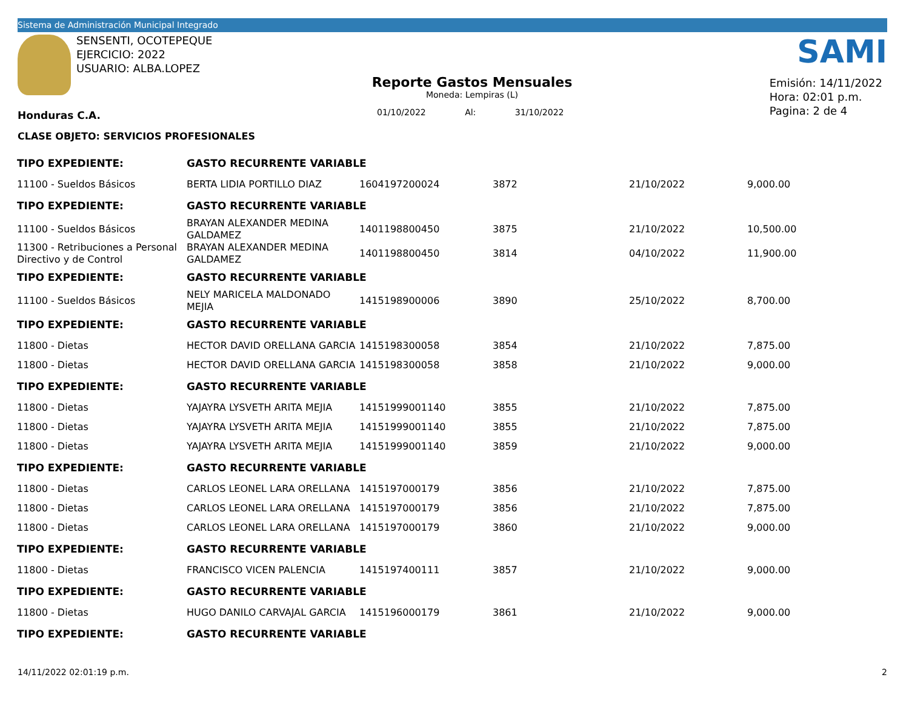Sistema de Administración Municipal Integrado
SENSENTI, OCOTEPEQUE
EJERCICIO: 2022
USUARIO: ALBA.LOPEZ
SAMI
Reporte Gastos Mensuales
Moneda: Lempiras (L)
Emisión: 14/11/2022
Hora: 02:01 p.m.
Pagina: 2 de 4
Honduras C.A. 01/10/2022 Al: 31/10/2022
CLASE OBJETO: SERVICIOS PROFESIONALES
| TIPO EXPEDIENTE: | GASTO RECURRENTE VARIABLE | | | | |
| 11100 - Sueldos Básicos | BERTA LIDIA PORTILLO DIAZ | 1604197200024 | 3872 | 21/10/2022 | 9,000.00 |
| TIPO EXPEDIENTE: | GASTO RECURRENTE VARIABLE | | | | |
| 11100 - Sueldos Básicos | BRAYAN ALEXANDER MEDINA GALDAMEZ | 1401198800450 | 3875 | 21/10/2022 | 10,500.00 |
| 11300 - Retribuciones a Personal Directivo y de Control | BRAYAN ALEXANDER MEDINA GALDAMEZ | 1401198800450 | 3814 | 04/10/2022 | 11,900.00 |
| TIPO EXPEDIENTE: | GASTO RECURRENTE VARIABLE | | | | |
| 11100 - Sueldos Básicos | NELY MARICELA MALDONADO MEJIA | 1415198900006 | 3890 | 25/10/2022 | 8,700.00 |
| TIPO EXPEDIENTE: | GASTO RECURRENTE VARIABLE | | | | |
| 11800 - Dietas | HECTOR DAVID ORELLANA GARCIA | 1415198300058 | 3854 | 21/10/2022 | 7,875.00 |
| 11800 - Dietas | HECTOR DAVID ORELLANA GARCIA | 1415198300058 | 3858 | 21/10/2022 | 9,000.00 |
| TIPO EXPEDIENTE: | GASTO RECURRENTE VARIABLE | | | | |
| 11800 - Dietas | YAJAYRA LYSVETH ARITA MEJIA | 14151999001140 | 3855 | 21/10/2022 | 7,875.00 |
| 11800 - Dietas | YAJAYRA LYSVETH ARITA MEJIA | 14151999001140 | 3855 | 21/10/2022 | 7,875.00 |
| 11800 - Dietas | YAJAYRA LYSVETH ARITA MEJIA | 14151999001140 | 3859 | 21/10/2022 | 9,000.00 |
| TIPO EXPEDIENTE: | GASTO RECURRENTE VARIABLE | | | | |
| 11800 - Dietas | CARLOS LEONEL LARA ORELLANA | 1415197000179 | 3856 | 21/10/2022 | 7,875.00 |
| 11800 - Dietas | CARLOS LEONEL LARA ORELLANA | 1415197000179 | 3856 | 21/10/2022 | 7,875.00 |
| 11800 - Dietas | CARLOS LEONEL LARA ORELLANA | 1415197000179 | 3860 | 21/10/2022 | 9,000.00 |
| TIPO EXPEDIENTE: | GASTO RECURRENTE VARIABLE | | | | |
| 11800 - Dietas | FRANCISCO VICEN PALENCIA | 1415197400111 | 3857 | 21/10/2022 | 9,000.00 |
| TIPO EXPEDIENTE: | GASTO RECURRENTE VARIABLE | | | | |
| 11800 - Dietas | HUGO DANILO CARVAJAL GARCIA | 1415196000179 | 3861 | 21/10/2022 | 9,000.00 |
| TIPO EXPEDIENTE: | GASTO RECURRENTE VARIABLE | | | | |
14/11/2022 02:01:19 p.m. 2